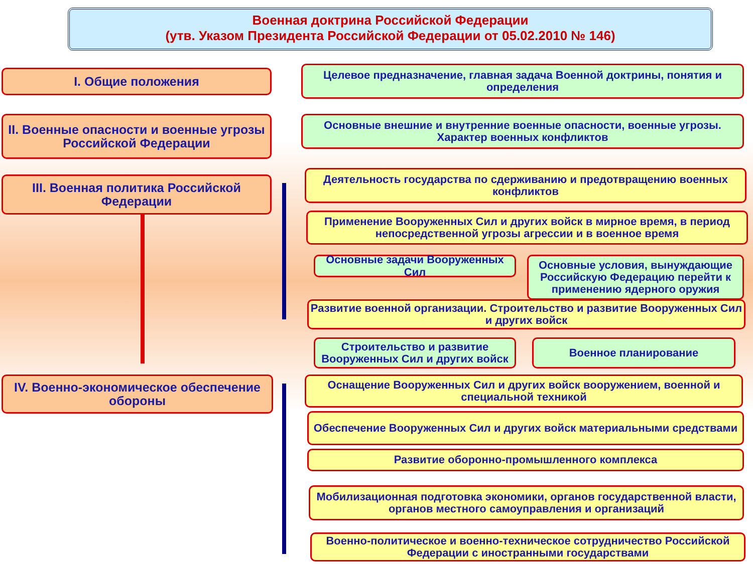Военная доктрина Российской Федерации
(утв. Указом Президента Российской Федерации от 05.02.2010 № 146)
I. Общие положения
Целевое предназначение, главная задача Военной доктрины, понятия и определения
II. Военные опасности и военные угрозы Российской Федерации
Основные внешние и внутренние военные опасности, военные угрозы. Характер военных конфликтов
III. Военная политика Российской Федерации
Деятельность государства по сдерживанию и предотвращению военных конфликтов
Применение Вооруженных Сил и других войск в мирное время, в период непосредственной угрозы агрессии и в военное время
Основные задачи Вооруженных Сил
Основные условия, вынуждающие Российскую Федерацию перейти к применению ядерного оружия
Развитие военной организации. Строительство и развитие Вооруженных Сил и других войск
Строительство и развитие Вооруженных Сил и других войск
Военное планирование
IV. Военно-экономическое обеспечение обороны
Оснащение Вооруженных Сил и других войск вооружением, военной и специальной техникой
Обеспечение Вооруженных Сил и других войск материальными средствами
Развитие оборонно-промышленного комплекса
Мобилизационная подготовка экономики, органов государственной власти, органов местного самоуправления и организаций
Военно-политическое и военно-техническое сотрудничество Российской Федерации с иностранными государствами